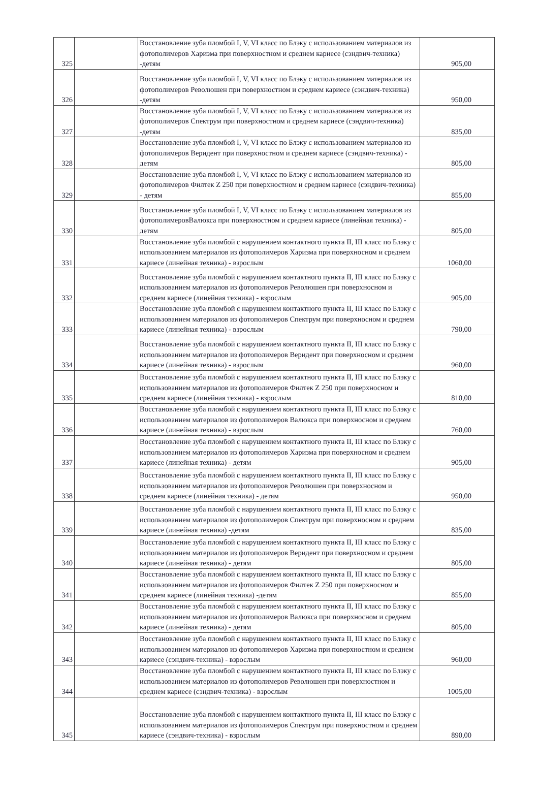| 325 | | Восстановление зуба пломбой I, V, VI класс по Блэку с использованием материалов из фотополимеров Харизма при поверхностном и среднем кариесе (сэндвич-техника) -детям | 905,00 |
| 326 | | Восстановление зуба пломбой I, V, VI класс по Блэку с использованием материалов из фотополимеров Революшен при поверхностном и среднем кариесе (сэндвич-техника) -детям | 950,00 |
| 327 | | Восстановление зуба пломбой I, V, VI класс по Блэку с использованием материалов из фотополимеров Спектрум при поверхностном и среднем кариесе (сэндвич-техника) -детям | 835,00 |
| 328 | | Восстановление зуба пломбой I, V, VI класс по Блэку с использованием материалов из фотополимеров Веридент при поверхностном и среднем кариесе (сэндвич-техника) - детям | 805,00 |
| 329 | | Восстановление зуба пломбой I, V, VI класс по Блэку с использованием материалов из фотополимеров Филтек Z 250 при поверхностном и среднем кариесе (сэндвич-техника) - детям | 855,00 |
| 330 | | Восстановление зуба пломбой I, V, VI класс по Блэку с использованием материалов из фотополимеровВалюкса при поверхностном и среднем кариесе (линейная техника) - детям | 805,00 |
| 331 | | Восстановление зуба пломбой с нарушением контактного пункта II, III класс по Блэку с использованием материалов из фотополимеров Харизма при поверхносном и среднем кариесе (линейная техника) - взрослым | 1060,00 |
| 332 | | Восстановление зуба пломбой с нарушением контактного пункта II, III класс по Блэку с использованием материалов из фотополимеров Революшен при поверхносном и среднем кариесе (линейная техника) - взрослым | 905,00 |
| 333 | | Восстановление зуба пломбой с нарушением контактного пункта II, III класс по Блэку с использованием материалов из фотополимеров Спектрум при поверхносном и среднем кариесе (линейная техника) - взрослым | 790,00 |
| 334 | | Восстановление зуба пломбой с нарушением контактного пункта II, III класс по Блэку с использованием материалов из фотополимеров Веридент при поверхносном и среднем кариесе (линейная техника) - взрослым | 960,00 |
| 335 | | Восстановление зуба пломбой с нарушением контактного пункта II, III класс по Блэку с использованием материалов из фотополимеров Филтек Z 250 при поверхносном и среднем кариесе (линейная техника) - взрослым | 810,00 |
| 336 | | Восстановление зуба пломбой с нарушением контактного пункта II, III класс по Блэку с использованием материалов из фотополимеров Валюкса при поверхносном и среднем кариесе (линейная техника) - взрослым | 760,00 |
| 337 | | Восстановление зуба пломбой с нарушением контактного пункта II, III класс по Блэку с использованием материалов из фотополимеров Харизма при поверхносном и среднем кариесе (линейная техника) - детям | 905,00 |
| 338 | | Восстановление зуба пломбой с нарушением контактного пункта II, III класс по Блэку с использованием материалов из фотополимеров Революшен при поверхносном и среднем кариесе (линейная техника) - детям | 950,00 |
| 339 | | Восстановление зуба пломбой с нарушением контактного пункта II, III класс по Блэку с использованием материалов из фотополимеров Спектрум при поверхносном и среднем кариесе (линейная техника) -детям | 835,00 |
| 340 | | Восстановление зуба пломбой с нарушением контактного пункта II, III класс по Блэку с использованием материалов из фотополимеров Веридент при поверхносном и среднем кариесе (линейная техника) - детям | 805,00 |
| 341 | | Восстановление зуба пломбой с нарушением контактного пункта II, III класс по Блэку с использованием материалов из фотополимеров Филтек Z 250 при поверхносном и среднем кариесе (линейная техника) -детям | 855,00 |
| 342 | | Восстановление зуба пломбой с нарушением контактного пункта II, III класс по Блэку с использованием материалов из фотополимеров Валюкса при поверхносном и среднем кариесе (линейная техника) - детям | 805,00 |
| 343 | | Восстановление зуба пломбой с нарушением контактного пункта II, III класс по Блэку с использованием материалов из фотополимеров Харизма при поверхностном и среднем кариесе (сэндвич-техника) - взрослым | 960,00 |
| 344 | | Восстановление зуба пломбой с нарушением контактного пункта II, III класс по Блэку с использованием материалов из фотополимеров Революшен при поверхностном и среднем кариесе (сэндвич-техника) - взрослым | 1005,00 |
| 345 | | Восстановление зуба пломбой с нарушением контактного пункта II, III класс по Блэку с использованием материалов из фотополимеров Спектрум при поверхностном и среднем кариесе (сэндвич-техника) - взрослым | 890,00 |